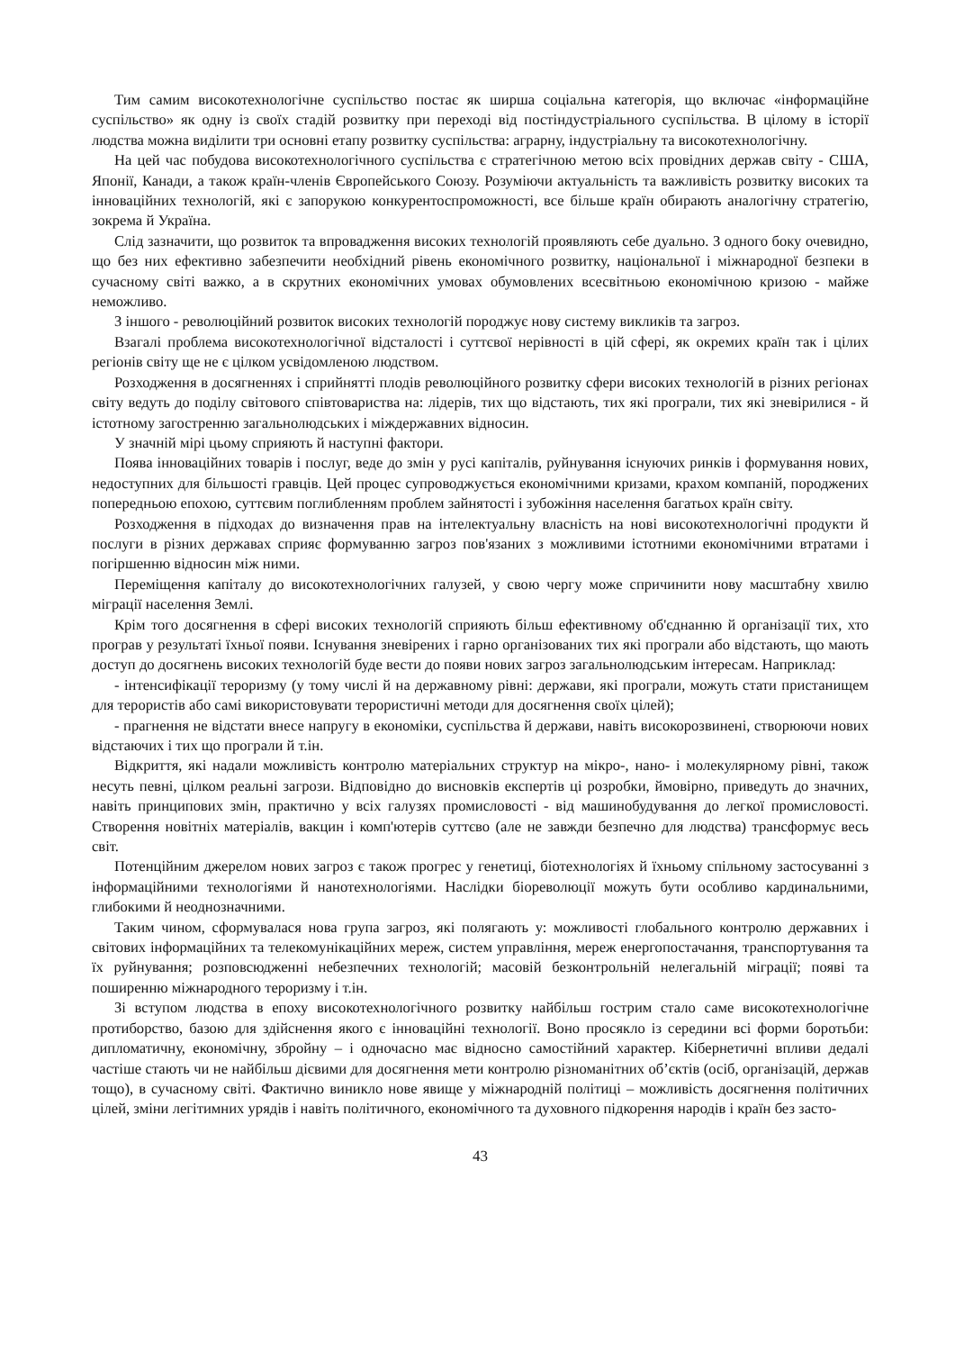Тим самим високотехнологічне суспільство постає як ширша соціальна категорія, що включає «інформаційне суспільство» як одну із своїх стадій розвитку при переході від постіндустріального суспільства. В цілому в історії людства можна виділити три основні етапу розвитку суспільства: аграрну, індустріальну та високотехнологічну.
На цей час побудова високотехнологічного суспільства є стратегічною метою всіх провідних держав світу - США, Японії, Канади, а також країн-членів Європейського Союзу. Розуміючи актуальність та важливість розвитку високих та інноваційних технологій, які є запорукою конкурентоспроможності, все більше країн обирають аналогічну стратегію, зокрема й Україна.
Слід зазначити, що розвиток та впровадження високих технологій проявляють себе дуально. З одного боку очевидно, що без них ефективно забезпечити необхідний рівень економічного розвитку, національної і міжнародної безпеки в сучасному світі важко, а в скрутних економічних умовах обумовлених всесвітньою економічною кризою - майже неможливо.
З іншого - революційний розвиток високих технологій породжує нову систему викликів та загроз.
Взагалі проблема високотехнологічної відсталості і суттєвої нерівності в цій сфері, як окремих країн так і цілих регіонів світу ще не є цілком усвідомленою людством.
Розходження в досягненнях і сприйнятті плодів революційного розвитку сфери високих технологій в різних регіонах світу ведуть до поділу світового співтовариства на: лідерів, тих що відстають, тих які програли, тих які зневірилися - й істотному загостренню загальнолюдських і міждержавних відносин.
У значній мірі цьому сприяють й наступні фактори.
Поява інноваційних товарів і послуг, веде до змін у русі капіталів, руйнування існуючих ринків і формування нових, недоступних для більшості гравців. Цей процес супроводжується економічними кризами, крахом компаній, породжених попередньою епохою, суттєвим поглибленням проблем зайнятості і зубожіння населення багатьох країн світу.
Розходження в підходах до визначення прав на інтелектуальну власність на нові високотехнологічні продукти й послуги в різних державах сприяє формуванню загроз пов'язаних з можливими істотними економічними втратами і погіршенню відносин між ними.
Переміщення капіталу до високотехнологічних галузей, у свою чергу може спричинити нову масштабну хвилю міграції населення Землі.
Крім того досягнення в сфері високих технологій сприяють більш ефективному об'єднанню й організації тих, хто програв у результаті їхньої появи. Існування зневірених і гарно організованих тих які програли або відстають, що мають доступ до досягнень високих технологій буде вести до появи нових загроз загальнолюдським інтересам. Наприклад:
- інтенсифікації тероризму (у тому числі й на державному рівні: держави, які програли, можуть стати пристанищем для терористів або самі використовувати терористичні методи для досягнення своїх цілей);
- прагнення не відстати внесе напругу в економіки, суспільства й держави, навіть високорозвинені, створюючи нових відстаючих і тих що програли й т.ін.
Відкриття, які надали можливість контролю матеріальних структур на мікро-, нано- і молекулярному рівні, також несуть певні, цілком реальні загрози. Відповідно до висновків експертів ці розробки, ймовірно, приведуть до значних, навіть принципових змін, практично у всіх галузях промисловості - від машинобудування до легкої промисловості. Створення новітніх матеріалів, вакцин і комп'ютерів суттєво (але не завжди безпечно для людства) трансформує весь світ.
Потенційним джерелом нових загроз є також прогрес у генетиці, біотехнологіях й їхньому спільному застосуванні з інформаційними технологіями й нанотехнологіями. Наслідки біореволюції можуть бути особливо кардинальними, глибокими й неоднозначними.
Таким чином, сформувалася нова група загроз, які полягають у: можливості глобального контролю державних і світових інформаційних та телекомунікаційних мереж, систем управління, мереж енергопостачання, транспортування та їх руйнування; розповсюдженні небезпечних технологій; масовій безконтрольній нелегальній міграції; появі та поширенню міжнародного тероризму і т.ін.
Зі вступом людства в епоху високотехнологічного розвитку найбільш гострим стало саме високотехнологічне протиборство, базою для здійснення якого є інноваційні технології. Воно просякло із середини всі форми боротьби: дипломатичну, економічну, збройну – і одночасно має відносно самостійний характер. Кібернетичні впливи дедалі частіше стають чи не найбільш дієвими для досягнення мети контролю різноманітних об’єктів (осіб, організацій, держав тощо), в сучасному світі. Фактично виникло нове явище у міжнародній політиці – можливість досягнення політичних цілей, зміни легітимних урядів і навіть політичного, економічного та духовного підкорення народів і країн без засто-
43